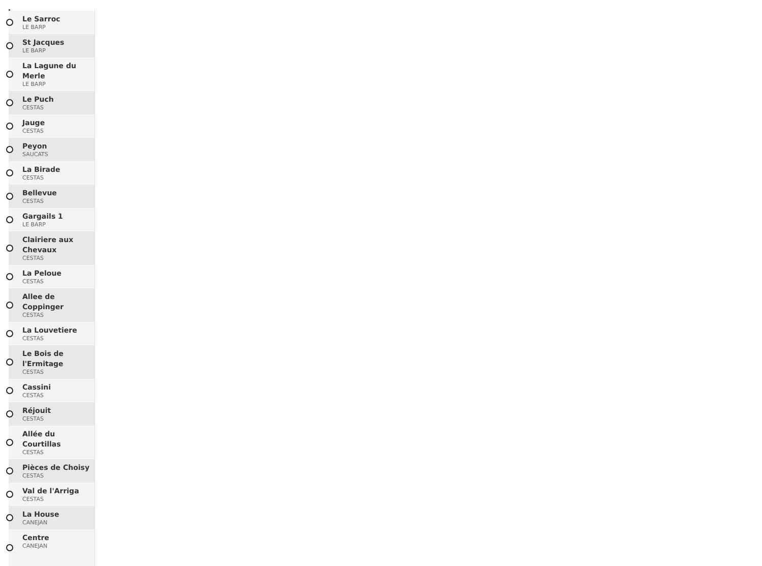Le Sarroc
LE BARP
St Jacques
LE BARP
La Lagune du Merle
LE BARP
Le Puch
CESTAS
Jauge
CESTAS
Peyon
SAUCATS
La Birade
CESTAS
Bellevue
CESTAS
Gargails 1
LE BARP
Clairiere aux Chevaux
CESTAS
La Peloue
CESTAS
Allee de Coppinger
CESTAS
La Louvetiere
CESTAS
Le Bois de l'Ermitage
CESTAS
Cassini
CESTAS
Réjouit
CESTAS
Allée du Courtillas
CESTAS
Pièces de Choisy
CESTAS
Val de l'Arriga
CESTAS
La House
CANEJAN
Centre
CANEJAN